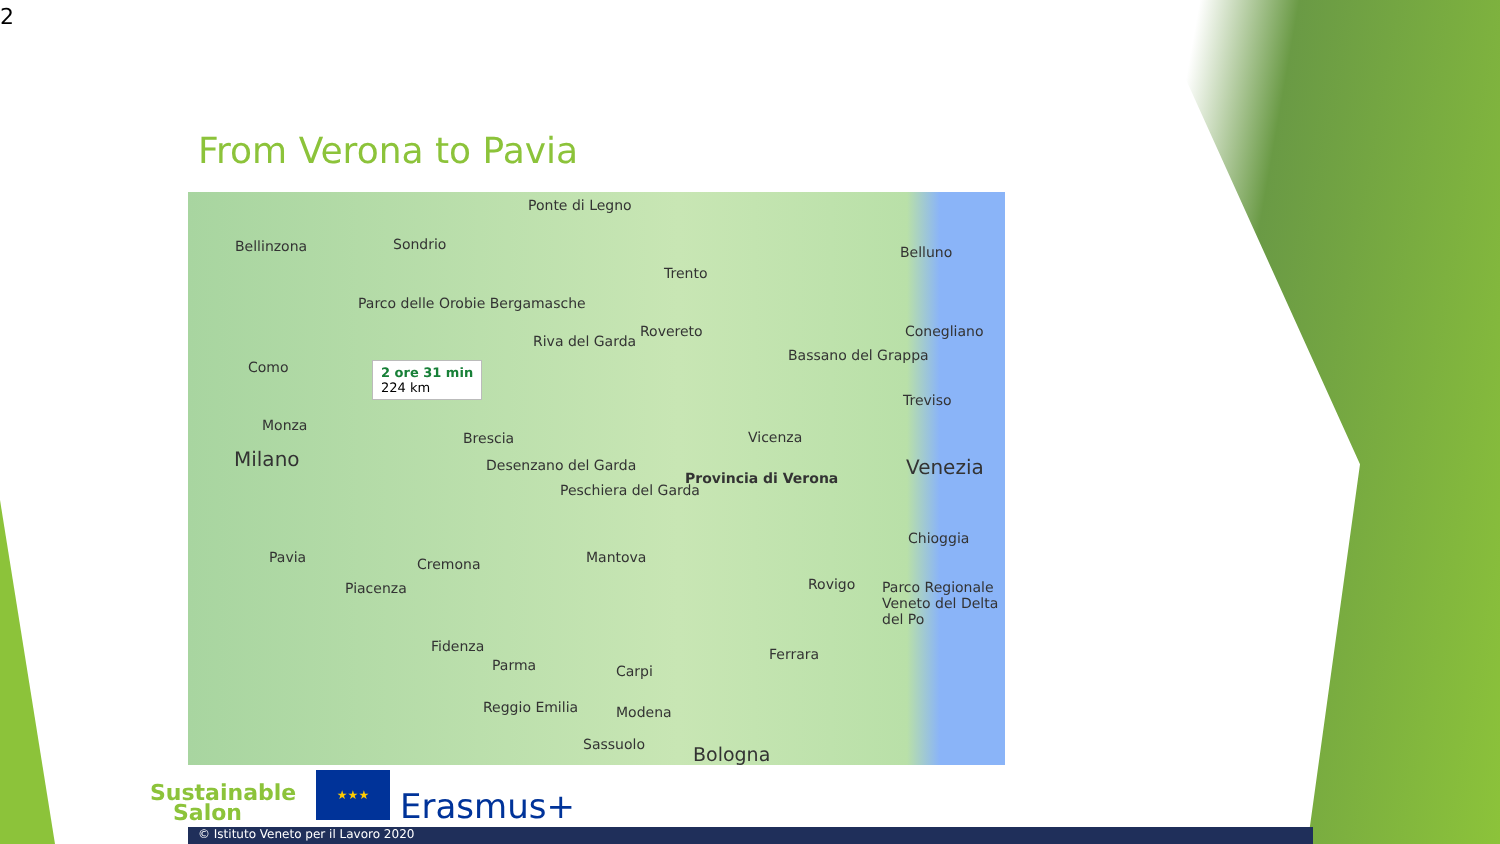2
From Verona to Pavia
Ponte di Legno
Bellinzona Sondrio Belluno
Trento
Parco delle Orobie Bergamasche
Riva del Garda
Rovereto Conegliano
Bassano del Grappa
Como
Treviso
Monza
Brescia Vicenza
Milano Desenzano del Garda
Provincia di Verona Venezia
Peschiera del Garda
Chioggia
Pavia Mantova Cremona
Rovigo Piacenza Parco Regionale Veneto del Delta del Po
Fidenza Ferrara
Parma Carpi
Reggio Emilia Modena
Sassuolo Bologna
2 ore 31 min
224 km
Sustainable
Salon
★★★
Erasmus+
© Istituto Veneto per il Lavoro 2020